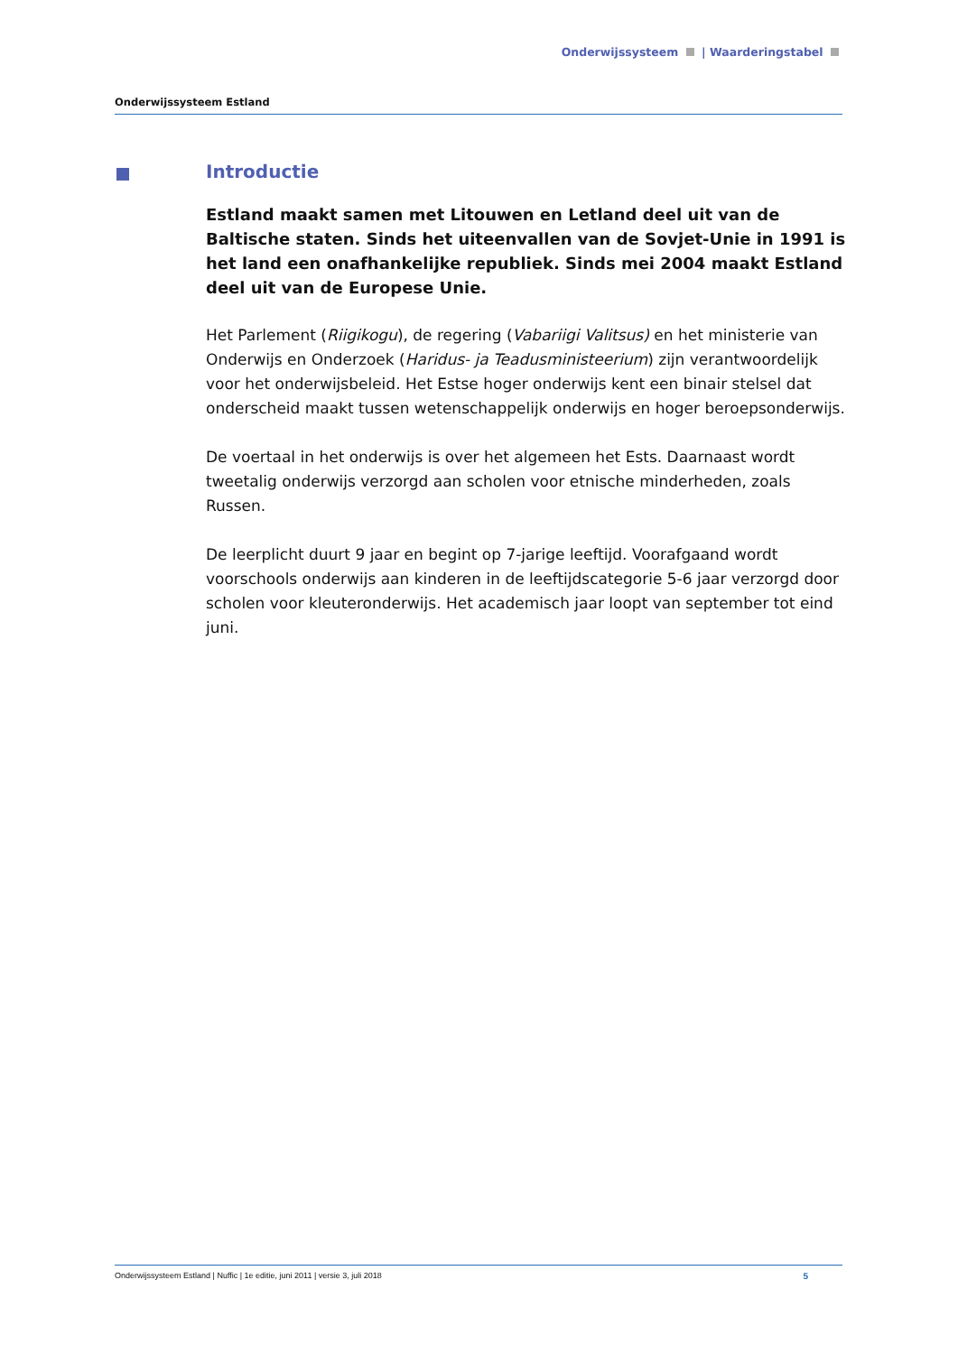Onderwijssysteem | Waarderingstabel
Onderwijssysteem Estland
Introductie
Estland maakt samen met Litouwen en Letland deel uit van de Baltische staten. Sinds het uiteenvallen van de Sovjet-Unie in 1991 is het land een onafhankelijke republiek. Sinds mei 2004 maakt Estland deel uit van de Europese Unie.
Het Parlement (Riigikogu), de regering (Vabariigi Valitsus) en het ministerie van Onderwijs en Onderzoek (Haridus- ja Teadusministeerium) zijn verantwoordelijk voor het onderwijsbeleid. Het Estse hoger onderwijs kent een binair stelsel dat onderscheid maakt tussen wetenschappelijk onderwijs en hoger beroepsonderwijs.
De voertaal in het onderwijs is over het algemeen het Ests. Daarnaast wordt tweetalig onderwijs verzorgd aan scholen voor etnische minderheden, zoals Russen.
De leerplicht duurt 9 jaar en begint op 7-jarige leeftijd. Voorafgaand wordt voorschools onderwijs aan kinderen in de leeftijdscategorie 5-6 jaar verzorgd door scholen voor kleuteronderwijs. Het academisch jaar loopt van september tot eind juni.
Onderwijssysteem Estland | Nuffic | 1e editie, juni 2011 | versie 3, juli 2018 5